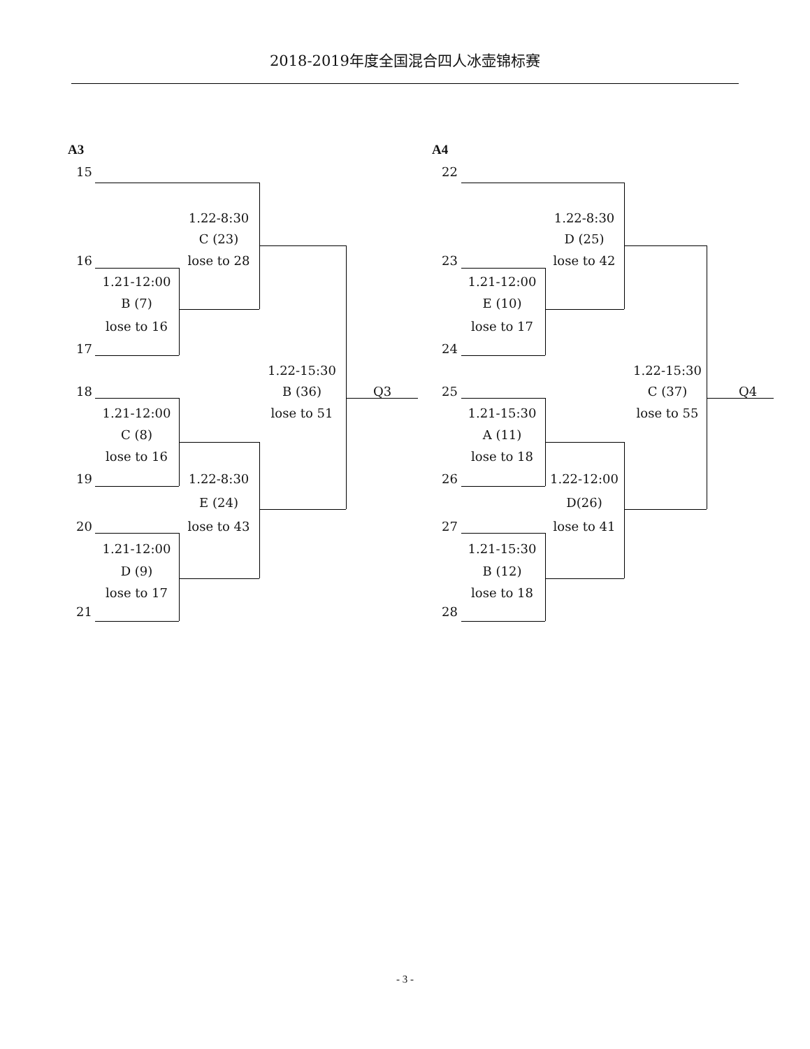2018-2019年度全国混合四人冰壶锦标赛
A3 A4
15
22
1.22-8:30
1.22-8:30
C (23)
D (25)
16
lose to 28
23
lose to 42
1.21-12:00
1.21-12:00
B (7)
E (10)
lose to 16
lose to 17
17
24
1.22-15:30
1.22-15:30
18
B (36)
Q3
25
C (37)
Q4
1.21-12:00
lose to 51
1.21-15:30
lose to 55
C (8)
A (11)
lose to 16
lose to 18
19
1.22-8:30
26
1.22-12:00
E (24)
D(26)
20
lose to 43
27
lose to 41
1.21-12:00
1.21-15:30
D (9)
B (12)
lose to 17
lose to 18
21
28
- 3 -